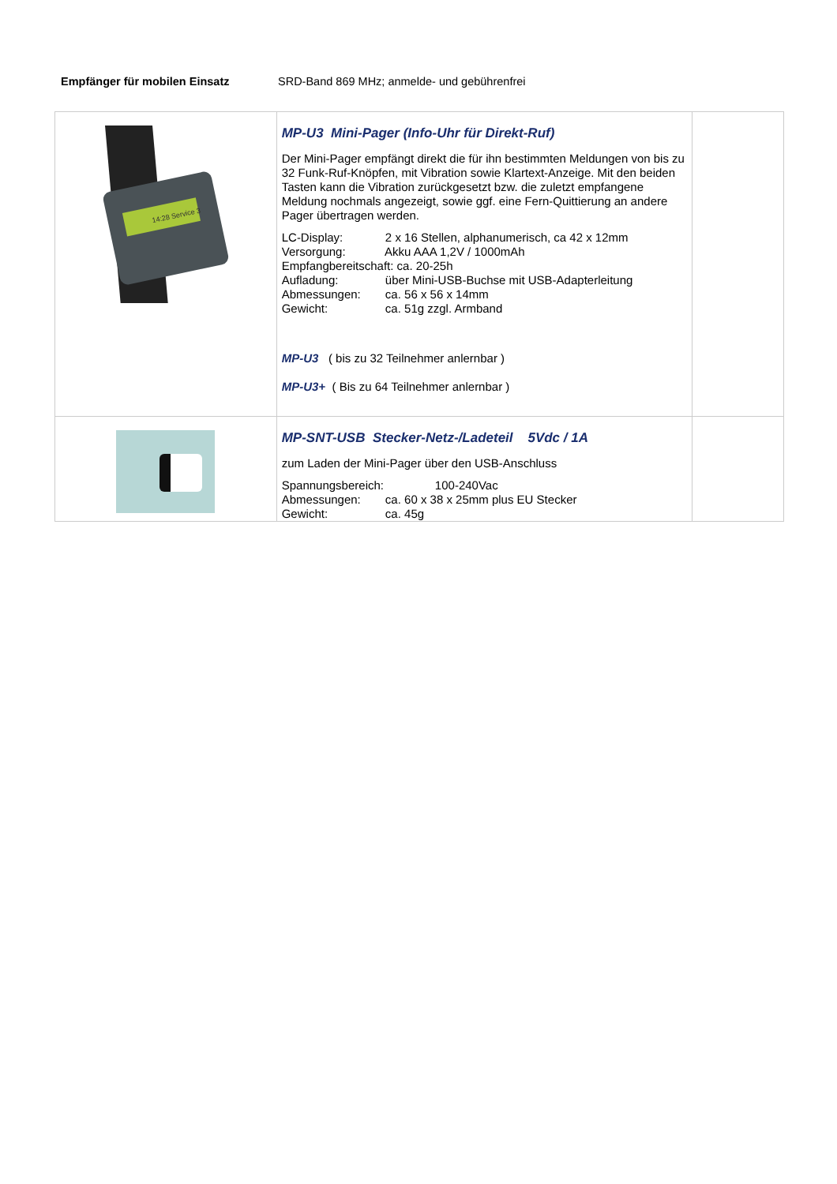Empfänger für mobilen Einsatz SRD-Band 869 MHz; anmelde- und gebührenfrei
| 14:28 Service 3 | MP-U3 Mini-Pager (Info-Uhr für Direkt-Ruf) Der Mini-Pager empfängt direkt die für ihn bestimmten Meldungen von bis zu 32 Funk-Ruf-Knöpfen, mit Vibration sowie Klartext-Anzeige. Mit den beiden Tasten kann die Vibration zurückgesetzt bzw. die zuletzt empfangene Meldung nochmals angezeigt, sowie ggf. eine Fern-Quittierung an andere Pager übertragen werden. LC-Display: 2 x 16 Stellen, alphanumerisch, ca 42 x 12mm Versorgung: Akku AAA 1,2V / 1000mAh Empfangbereitschaft: ca. 20-25h Aufladung: über Mini-USB-Buchse mit USB-Adapterleitung Abmessungen: ca. 56 x 56 x 14mm Gewicht: ca. 51g zzgl. Armband MP-U3 ( bis zu 32 Teilnehmer anlernbar ) MP-U3+ ( Bis zu 64 Teilnehmer anlernbar ) | |
| | MP-SNT-USB Stecker-Netz-/Ladeteil 5Vdc / 1A zum Laden der Mini-Pager über den USB-Anschluss Spannungsbereich: 100-240Vac Abmessungen: ca. 60 x 38 x 25mm plus EU Stecker Gewicht: ca. 45g | |